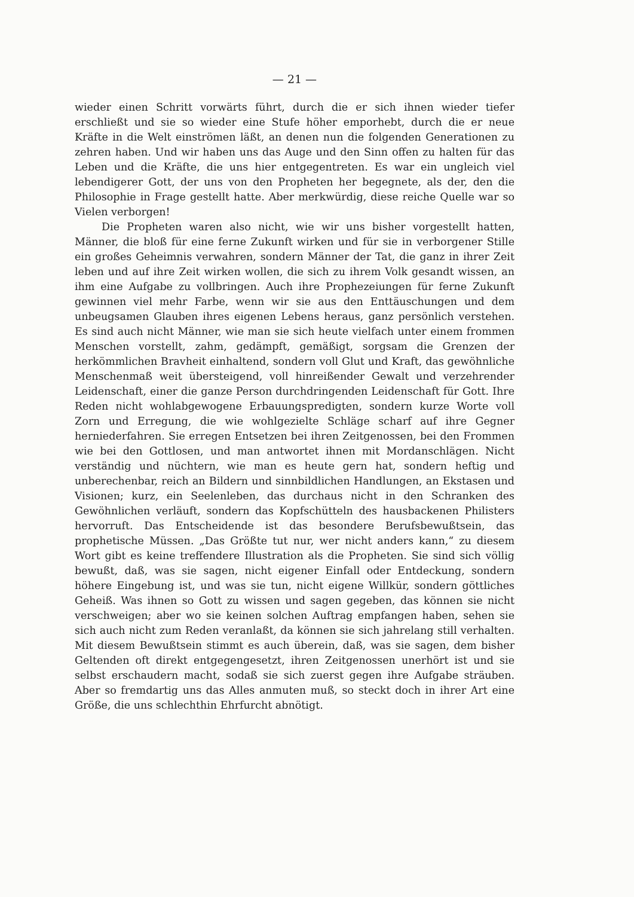— 21 —
wieder einen Schritt vorwärts führt, durch die er sich ihnen wieder tiefer erschließt und sie so wieder eine Stufe höher emporhebt, durch die er neue Kräfte in die Welt einströmen läßt, an denen nun die folgenden Generationen zu zehren haben. Und wir haben uns das Auge und den Sinn offen zu halten für das Leben und die Kräfte, die uns hier entgegentreten. Es war ein ungleich viel lebendigerer Gott, der uns von den Propheten her begegnete, als der, den die Philosophie in Frage gestellt hatte. Aber merkwürdig, diese reiche Quelle war so Vielen verborgen!
Die Propheten waren also nicht, wie wir uns bisher vorgestellt hatten, Männer, die bloß für eine ferne Zukunft wirken und für sie in verborgener Stille ein großes Geheimnis verwahren, sondern Männer der Tat, die ganz in ihrer Zeit leben und auf ihre Zeit wirken wollen, die sich zu ihrem Volk gesandt wissen, an ihm eine Aufgabe zu vollbringen. Auch ihre Prophezeiungen für ferne Zukunft gewinnen viel mehr Farbe, wenn wir sie aus den Enttäuschungen und dem unbeugsamen Glauben ihres eigenen Lebens heraus, ganz persönlich verstehen. Es sind auch nicht Männer, wie man sie sich heute vielfach unter einem frommen Menschen vorstellt, zahm, gedämpft, gemäßigt, sorgsam die Grenzen der herkömmlichen Bravheit einhaltend, sondern voll Glut und Kraft, das gewöhnliche Menschenmaß weit übersteigend, voll hinreißender Gewalt und verzehrender Leidenschaft, einer die ganze Person durchdringenden Leidenschaft für Gott. Ihre Reden nicht wohlabgewogene Erbauungspredigten, sondern kurze Worte voll Zorn und Erregung, die wie wohlgezielte Schläge scharf auf ihre Gegner herniederfahren. Sie erregen Entsetzen bei ihren Zeitgenossen, bei den Frommen wie bei den Gottlosen, und man antwortet ihnen mit Mordanschlägen. Nicht verständig und nüchtern, wie man es heute gern hat, sondern heftig und unberechenbar, reich an Bildern und sinnbildlichen Handlungen, an Ekstasen und Visionen; kurz, ein Seelenleben, das durchaus nicht in den Schranken des Gewöhnlichen verläuft, sondern das Kopfschütteln des hausbackenen Philisters hervorruft. Das Entscheidende ist das besondere Berufsbewußtsein, das prophetische Müssen. „Das Größte tut nur, wer nicht anders kann,“ zu diesem Wort gibt es keine treffendere Illustration als die Propheten. Sie sind sich völlig bewußt, daß, was sie sagen, nicht eigener Einfall oder Entdeckung, sondern höhere Eingebung ist, und was sie tun, nicht eigene Willkür, sondern göttliches Geheiß. Was ihnen so Gott zu wissen und sagen gegeben, das können sie nicht verschweigen; aber wo sie keinen solchen Auftrag empfangen haben, sehen sie sich auch nicht zum Reden veranlaßt, da können sie sich jahrelang still verhalten. Mit diesem Bewußtsein stimmt es auch überein, daß, was sie sagen, dem bisher Geltenden oft direkt entgegengesetzt, ihren Zeitgenossen unerhört ist und sie selbst erschaudern macht, sodaß sie sich zuerst gegen ihre Aufgabe sträuben. Aber so fremdartig uns das Alles anmuten muß, so steckt doch in ihrer Art eine Größe, die uns schlechthin Ehrfurcht abnötigt.